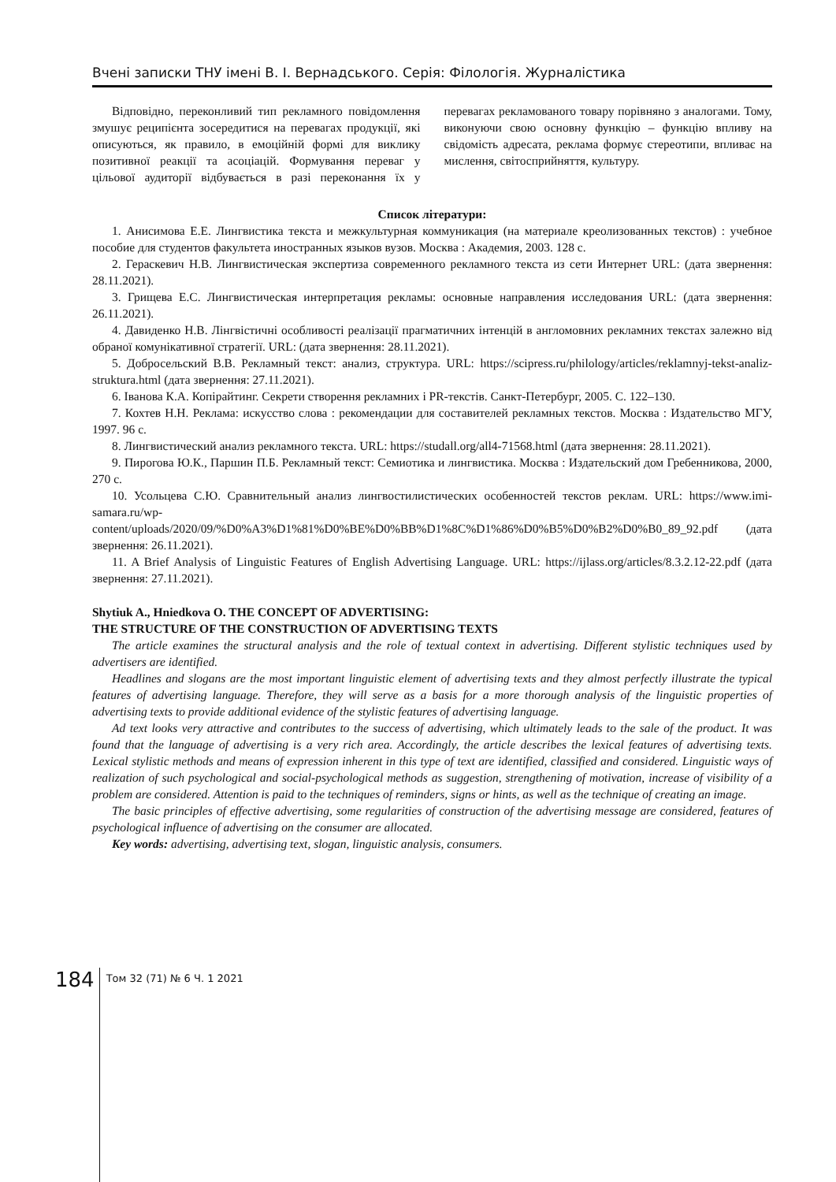Вчені записки ТНУ імені В. І. Вернадського. Серія: Філологія. Журналістика
Відповідно, переконливий тип рекламного повідомлення змушує реципієнта зосередитися на перевагах продукції, які описуються, як правило, в емоційній формі для виклику позитивної реакції та асоціацій. Формування переваг у цільової аудиторії відбувається в разі переконання їх у перевагах рекламованого товару порівняно з аналогами. Тому, виконуючи свою основну функцію – функцію впливу на свідомість адресата, реклама формує стереотипи, впливає на мислення, світосприйняття, культуру.
Список літератури:
1. Анисимова Е.Е. Лингвистика текста и межкультурная коммуникация (на материале креолизованных текстов) : учебное пособие для студентов факультета иностранных языков вузов. Москва : Академия, 2003. 128 с.
2. Гераскевич Н.В. Лингвистическая экспертиза современного рекламного текста из сети Интернет URL: (дата звернення: 28.11.2021).
3. Грищева Е.С. Лингвистическая интерпретация рекламы: основные направления исследования URL: (дата звернення: 26.11.2021).
4. Давиденко Н.В. Лінгвістичні особливості реалізації прагматичних інтенцій в англомовних рекламних текстах залежно від обраної комунікативної стратегії. URL: (дата звернення: 28.11.2021).
5. Добросельский В.В. Рекламный текст: анализ, структура. URL: https://scipress.ru/philology/articles/reklamnyj-tekst-analiz-struktura.html (дата звернення: 27.11.2021).
6. Іванова К.А. Копірайтинг. Секрети створення рекламних і PR-текстів. Санкт-Петербург, 2005. С. 122–130.
7. Кохтев Н.Н. Реклама: искусство слова : рекомендации для составителей рекламных текстов. Москва : Издательство МГУ, 1997. 96 с.
8. Лингвистический анализ рекламного текста. URL: https://studall.org/all4-71568.html (дата звернення: 28.11.2021).
9. Пирогова Ю.К., Паршин П.Б. Рекламный текст: Семиотика и лингвистика. Москва : Издательский дом Гребенникова, 2000, 270 с.
10. Усольцева С.Ю. Сравнительный анализ лингвостилистических особенностей текстов реклам. URL: https://www.imi-samara.ru/wp-content/uploads/2020/09/%D0%A3%D1%81%D0%BE%D0%BB%D1%8C%D1%86%D0%B5%D0%B2%D0%B0_89_92.pdf (дата звернення: 26.11.2021).
11. A Brief Analysis of Linguistic Features of English Advertising Language. URL: https://ijlass.org/articles/8.3.2.12-22.pdf (дата звернення: 27.11.2021).
Shytiuk A., Hniedkova O. THE CONCEPT OF ADVERTISING:
THE STRUCTURE OF THE CONSTRUCTION OF ADVERTISING TEXTS
The article examines the structural analysis and the role of textual context in advertising. Different stylistic techniques used by advertisers are identified.
Headlines and slogans are the most important linguistic element of advertising texts and they almost perfectly illustrate the typical features of advertising language. Therefore, they will serve as a basis for a more thorough analysis of the linguistic properties of advertising texts to provide additional evidence of the stylistic features of advertising language.
Ad text looks very attractive and contributes to the success of advertising, which ultimately leads to the sale of the product. It was found that the language of advertising is a very rich area. Accordingly, the article describes the lexical features of advertising texts. Lexical stylistic methods and means of expression inherent in this type of text are identified, classified and considered. Linguistic ways of realization of such psychological and social-psychological methods as suggestion, strengthening of motivation, increase of visibility of a problem are considered. Attention is paid to the techniques of reminders, signs or hints, as well as the technique of creating an image.
The basic principles of effective advertising, some regularities of construction of the advertising message are considered, features of psychological influence of advertising on the consumer are allocated.
Key words: advertising, advertising text, slogan, linguistic analysis, consumers.
184 Том 32 (71) № 6 Ч. 1 2021